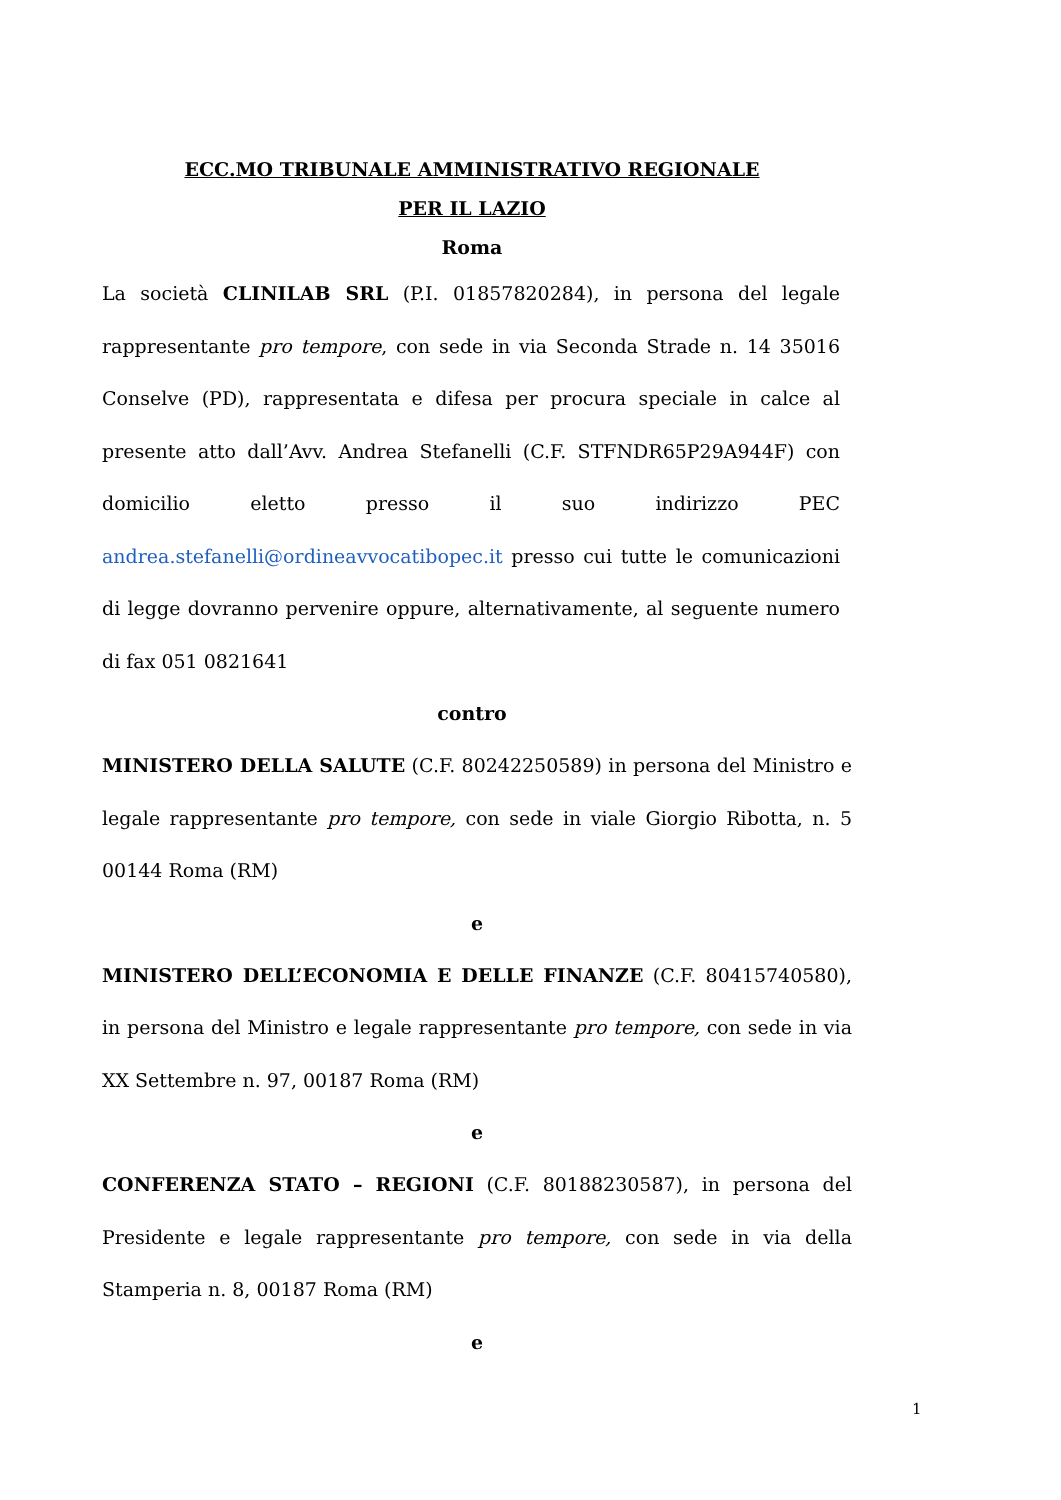ECC.MO TRIBUNALE AMMINISTRATIVO REGIONALE
PER IL LAZIO
Roma
La società CLINILAB SRL (P.I. 01857820284), in persona del legale rappresentante pro tempore, con sede in via Seconda Strade n. 14 35016 Conselve (PD), rappresentata e difesa per procura speciale in calce al presente atto dall’Avv. Andrea Stefanelli (C.F. STFNDR65P29A944F) con domicilio eletto presso il suo indirizzo PEC andrea.stefanelli@ordineavvocatibopec.it presso cui tutte le comunicazioni di legge dovranno pervenire oppure, alternativamente, al seguente numero di fax 051 0821641
contro
MINISTERO DELLA SALUTE (C.F. 80242250589) in persona del Ministro e legale rappresentante pro tempore, con sede in viale Giorgio Ribotta, n. 5 00144 Roma (RM)
e
MINISTERO DELL’ECONOMIA E DELLE FINANZE (C.F. 80415740580), in persona del Ministro e legale rappresentante pro tempore, con sede in via XX Settembre n. 97, 00187 Roma (RM)
e
CONFERENZA STATO – REGIONI (C.F. 80188230587), in persona del Presidente e legale rappresentante pro tempore, con sede in via della Stamperia n. 8, 00187 Roma (RM)
e
1